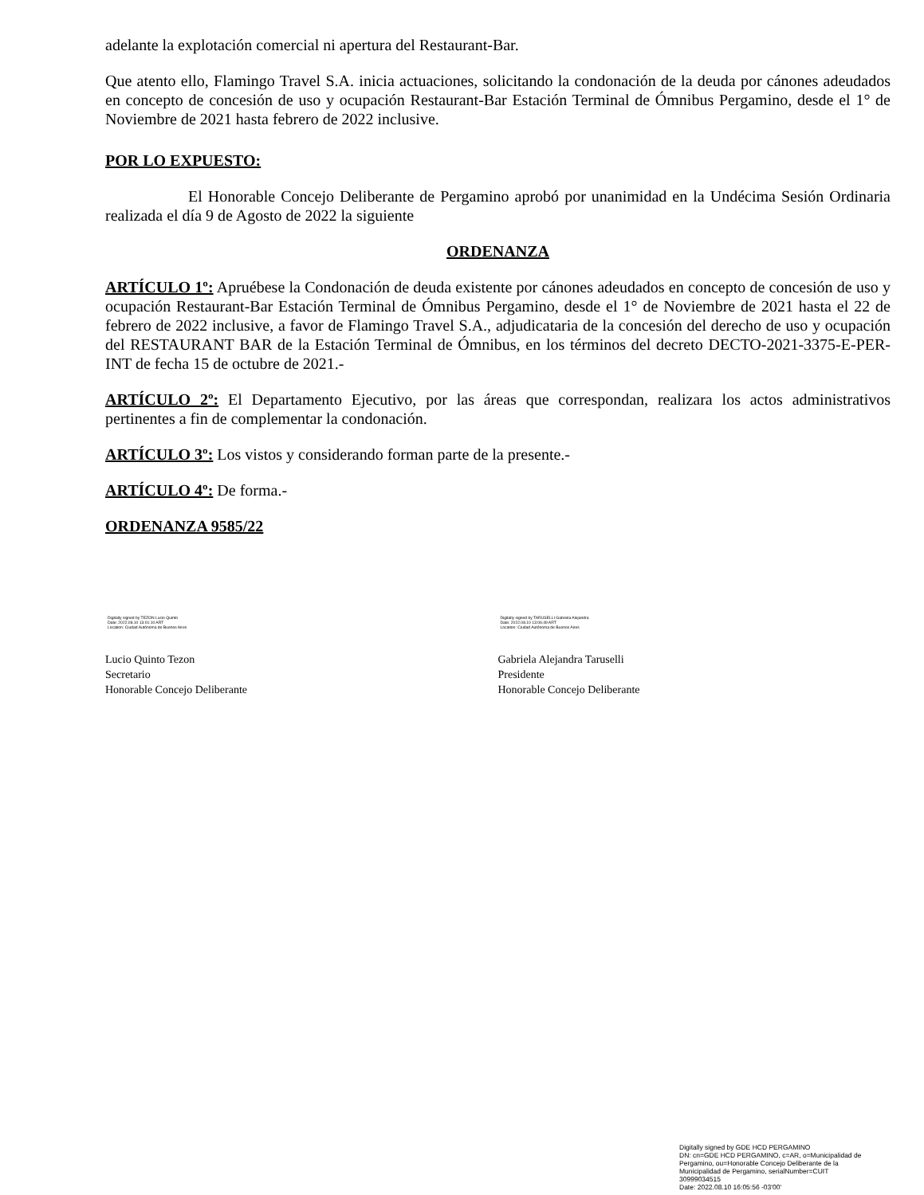adelante la explotación comercial ni apertura del Restaurant-Bar.
Que atento ello, Flamingo Travel S.A. inicia actuaciones, solicitando la condonación de la deuda por cánones adeudados en concepto de concesión de uso y ocupación Restaurant-Bar Estación Terminal de Ómnibus Pergamino, desde el 1° de Noviembre de 2021 hasta febrero de 2022 inclusive.
POR LO EXPUESTO:
El Honorable Concejo Deliberante de Pergamino aprobó por unanimidad en la Undécima Sesión Ordinaria realizada el día 9 de Agosto de 2022 la siguiente
ORDENANZA
ARTÍCULO 1º: Apruébese la Condonación de deuda existente por cánones adeudados en concepto de concesión de uso y ocupación Restaurant-Bar Estación Terminal de Ómnibus Pergamino, desde el 1° de Noviembre de 2021 hasta el 22 de febrero de 2022 inclusive, a favor de Flamingo Travel S.A., adjudicataria de la concesión del derecho de uso y ocupación del RESTAURANT BAR de la Estación Terminal de Ómnibus, en los términos del decreto DECTO-2021-3375-E-PER-INT de fecha 15 de octubre de 2021.-
ARTÍCULO 2º: El Departamento Ejecutivo, por las áreas que correspondan, realizara los actos administrativos pertinentes a fin de complementar la condonación.
ARTÍCULO 3º: Los vistos y considerando forman parte de la presente.-
ARTÍCULO 4º: De forma.-
ORDENANZA 9585/22
Digitally signed by TEZON Lucio Quinto
Date: 2022.08.10 13:01:10 ART
Location: Ciudad Autónoma de Buenos Aires
Lucio Quinto Tezon
Secretario
Honorable Concejo Deliberante
Digitally signed by TARUSELLI Gabriela Alejandra
Date: 2022.08.10 13:06:49 ART
Location: Ciudad Autónoma de Buenos Aires
Gabriela Alejandra Taruselli
Presidente
Honorable Concejo Deliberante
Digitally signed by GDE HCD PERGAMINO
DN: cn=GDE HCD PERGAMINO, c=AR, o=Municipalidad de Pergamino, ou=Honorable Concejo Deliberante de la Municipalidad de Pergamino, serialNumber=CUIT 30999034515
Date: 2022.08.10 16:05:56 -03'00'